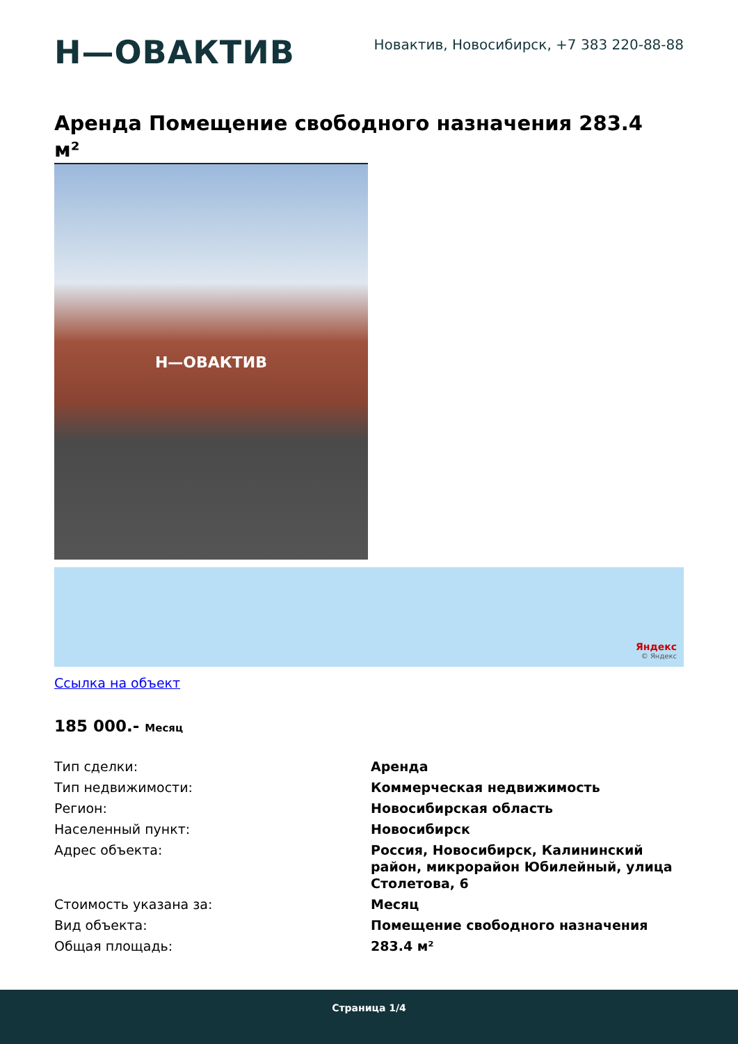Н—ОВАКТИВ
Новактив, Новосибирск, +7 383 220-88-88
Аренда Помещение свободного назначения 283.4
м²
Н—ОВАКТИВ
Яндекс
© Яндекс
Ссылка на объект
185 000.- Месяц
| Тип сделки: | Аренда |
| Тип недвижимости: | Коммерческая недвижимость |
| Регион: | Новосибирская область |
| Населенный пункт: | Новосибирск |
| Адрес объекта: | Россия, Новосибирск, Калининский район, микрорайон Юбилейный, улица Столетова, 6 |
| Стоимость указана за: | Месяц |
| Вид объекта: | Помещение свободного назначения |
| Общая площадь: | 283.4 м² |
Страница 1/4